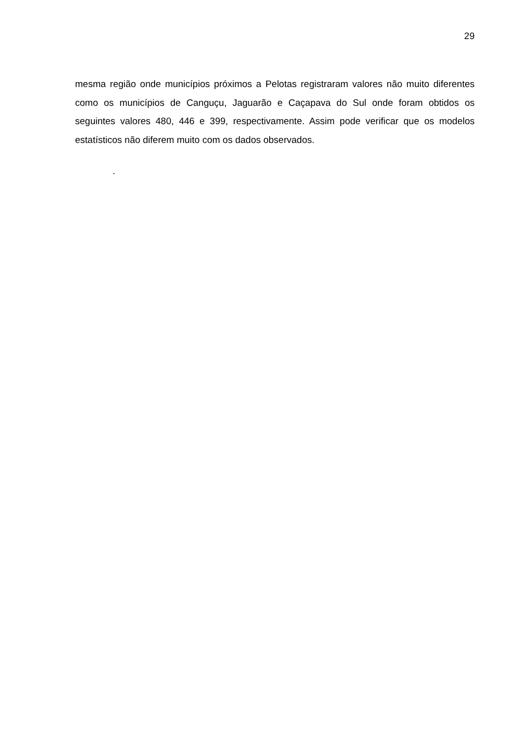29
mesma região onde municípios próximos a Pelotas registraram valores não muito diferentes como os municípios de Canguçu, Jaguarão e Caçapava do Sul onde foram obtidos os seguintes valores 480, 446 e 399, respectivamente. Assim pode verificar que os modelos estatísticos não diferem muito com os dados observados.
.